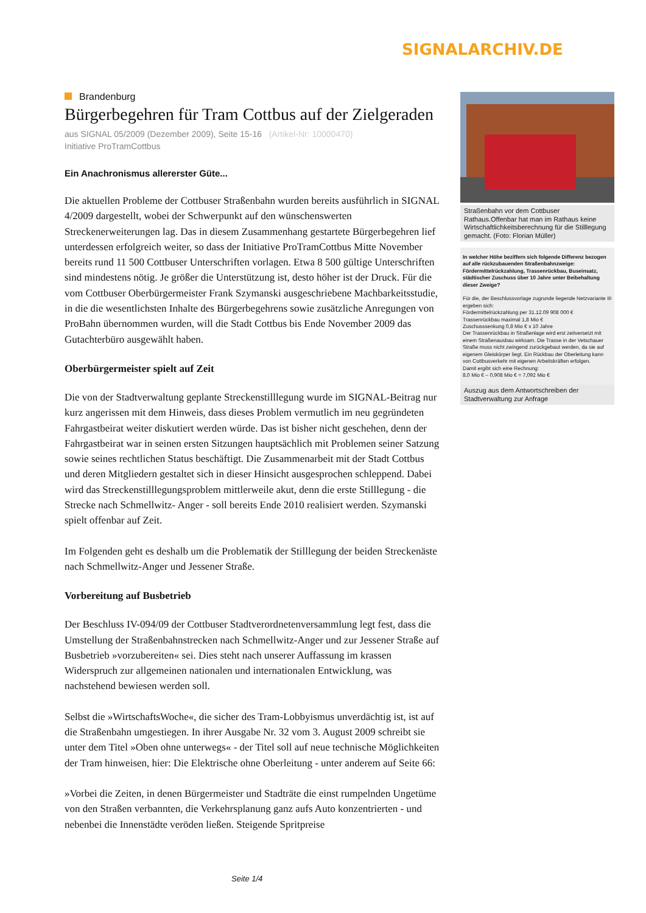SIGNALARCHIV.DE
Brandenburg
Bürgerbegehren für Tram Cottbus auf der Zielgeraden
aus SIGNAL 05/2009 (Dezember 2009), Seite 15-16 (Artikel-Nr: 10000470)
Initiative ProTramCottbus
Ein Anachronismus allererster Güte...
Die aktuellen Probleme der Cottbuser Straßenbahn wurden bereits ausführlich in SIGNAL 4/2009 dargestellt, wobei der Schwerpunkt auf den wünschenswerten Streckenerweiterungen lag. Das in diesem Zusammenhang gestartete Bürgerbegehren lief unterdessen erfolgreich weiter, so dass der Initiative ProTramCottbus Mitte November bereits rund 11 500 Cottbuser Unterschriften vorlagen. Etwa 8 500 gültige Unterschriften sind mindestens nötig. Je größer die Unterstützung ist, desto höher ist der Druck. Für die vom Cottbuser Oberbürgermeister Frank Szymanski ausgeschriebene Machbarkeitsstudie, in die die wesentlichsten Inhalte des Bürgerbegehrens sowie zusätzliche Anregungen von ProBahn übernommen wurden, will die Stadt Cottbus bis Ende November 2009 das Gutachterbüro ausgewählt haben.
Oberbürgermeister spielt auf Zeit
Die von der Stadtverwaltung geplante Streckenstilllegung wurde im SIGNAL-Beitrag nur kurz angerissen mit dem Hinweis, dass dieses Problem vermutlich im neu gegründeten Fahrgastbeirat weiter diskutiert werden würde. Das ist bisher nicht geschehen, denn der Fahrgastbeirat war in seinen ersten Sitzungen hauptsächlich mit Problemen seiner Satzung sowie seines rechtlichen Status beschäftigt. Die Zusammenarbeit mit der Stadt Cottbus und deren Mitgliedern gestaltet sich in dieser Hinsicht ausgesprochen schleppend. Dabei wird das Streckenstilllegungsproblem mittlerweile akut, denn die erste Stilllegung - die Strecke nach Schmellwitz- Anger - soll bereits Ende 2010 realisiert werden. Szymanski spielt offenbar auf Zeit.
Im Folgenden geht es deshalb um die Problematik der Stilllegung der beiden Streckenäste nach Schmellwitz-Anger und Jessener Straße.
Vorbereitung auf Busbetrieb
Der Beschluss IV-094/09 der Cottbuser Stadtverordnetenversammlung legt fest, dass die Umstellung der Straßenbahnstrecken nach Schmellwitz-Anger und zur Jessener Straße auf Busbetrieb »vorzubereiten« sei. Dies steht nach unserer Auffassung im krassen Widerspruch zur allgemeinen nationalen und internationalen Entwicklung, was nachstehend bewiesen werden soll.
Selbst die »WirtschaftsWoche«, die sicher des Tram-Lobbyismus unverdächtig ist, ist auf die Straßenbahn umgestiegen. In ihrer Ausgabe Nr. 32 vom 3. August 2009 schreibt sie unter dem Titel »Oben ohne unterwegs« - der Titel soll auf neue technische Möglichkeiten der Tram hinweisen, hier: Die Elektrische ohne Oberleitung - unter anderem auf Seite 66:
»Vorbei die Zeiten, in denen Bürgermeister und Stadträte die einst rumpelnden Ungetüme von den Straßen verbannten, die Verkehrsplanung ganz aufs Auto konzentrierten - und nebenbei die Innenstädte veröden ließen. Steigende Spritpreise
Straßenbahn vor dem Cottbuser Rathaus.Offenbar hat man im Rathaus keine Wirtschaftlichkeitsberechnung für die Stilllegung gemacht. (Foto: Florian Müller)
In welcher Höhe beziffern sich folgende Differenz bezogen auf alle rückzubauenden Straßenbahnzweige: Fördermittelrückzahlung, Trassenrückbau, Buseinsatz, städtischer Zuschuss über 10 Jahre unter Beibehaltung dieser Zweige?
Für die, der Beschlussvorlage zugrunde liegende Netzvariante III ergeben sich:
Fördermittelrückzahlung per 31.12.09 908 000 €
Trassenrückbau maximal 1,8 Mio €
Zuschusssenkung 0,8 Mio € x 10 Jahre
Der Trassenrückbau in Straßenlage wird erst zeitversetzt mit einem Straßenausbau wirksam. Die Trasse in der Vetschauer Straße muss nicht zwingend zurückgebaut werden, da sie auf eigenem Gleiskörper liegt. Ein Rückbau der Oberleitung kann von Cottbusverkehr mit eigenen Arbeitskräften erfolgen.
Damit ergibt sich eine Rechnung:
8,0 Mio € – 0,908 Mio € = 7,092 Mio €
Auszug aus dem Antwortschreiben der Stadtverwaltung zur Anfrage
Seite 1/4